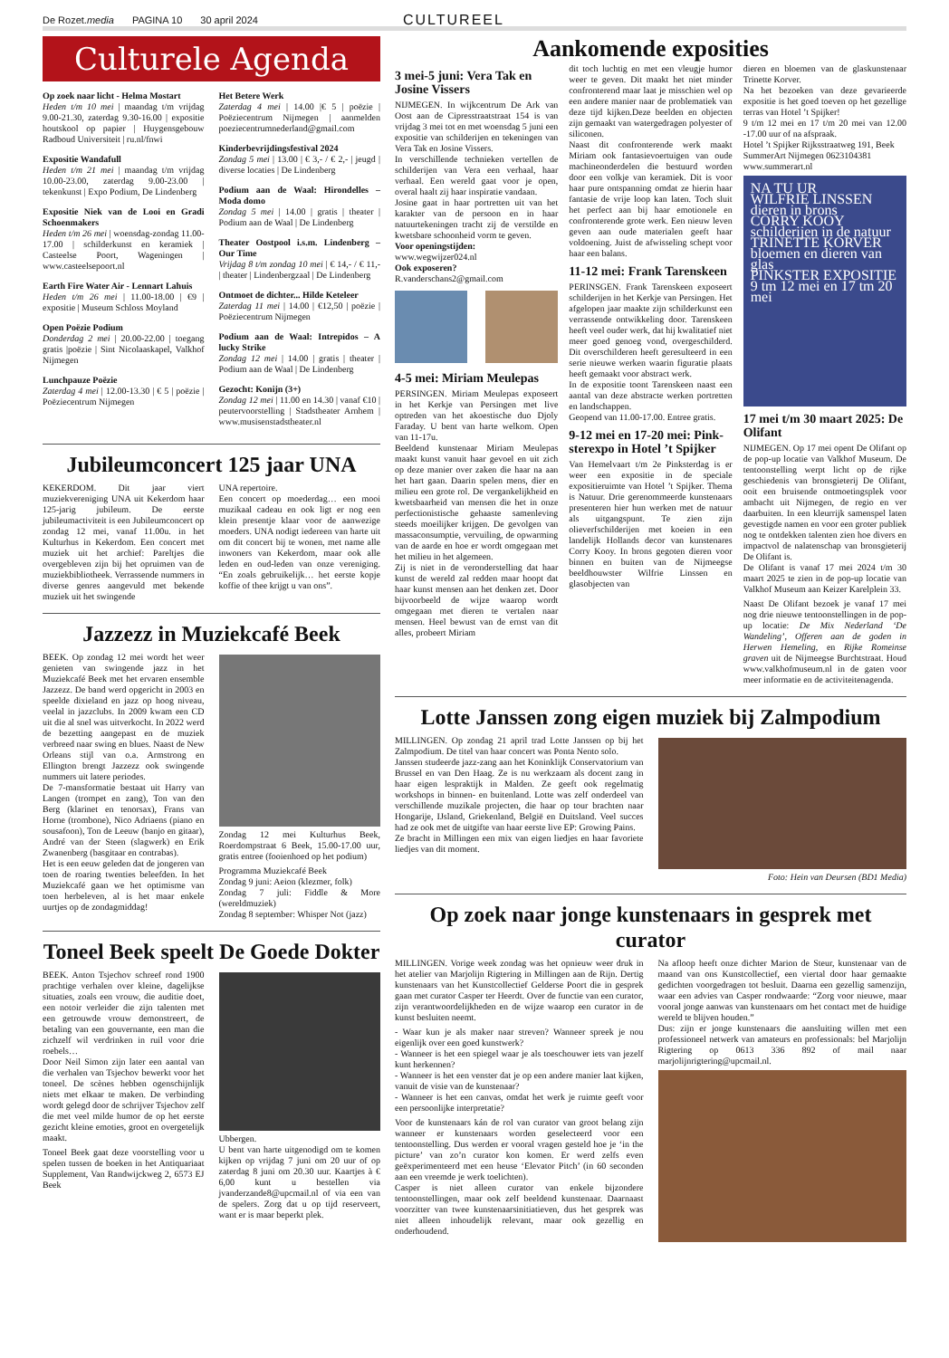De Rozet.media PAGINA 10 30 april 2024 CULTUREEL
Culturele Agenda
Op zoek naar licht - Helma Mostart
Heden t/m 10 mei | maandag t/m vrijdag 9.00-21.30, zaterdag 9.30-16.00 | expositie houtskool op papier | Huygensgebouw Radboud Universiteit | ru.nl/fnwi
Expositie Wandafull
Heden t/m 21 mei | maandag t/m vrijdag 10.00-23.00, zaterdag 9.00-23.00 | tekenkunst | Expo Podium, De Lindenberg
Expositie Niek van de Looi en Gradi Schoenmakers
Heden t/m 26 mei | woensdag-zondag 11.00-17.00 | schilderkunst en keramiek | Casteelse Poort, Wageningen | www.casteelsepoort.nl
Earth Fire Water Air - Lennart Lahuis
Heden t/m 26 mei | 11.00-18.00 | €9 | expositie | Museum Schloss Moyland
Open Poëzie Podium
Donderdag 2 mei | 20.00-22.00 | toegang gratis |poëzie | Sint Nicolaaskapel, Valkhof Nijmegen
Lunchpauze Poëzie
Zaterdag 4 mei | 12.00-13.30 | € 5 | poëzie | Poëziecentrum Nijmegen
Het Betere Werk
Zaterdag 4 mei | 14.00 |€ 5 | poëzie | Poëziecentrum Nijmegen | aanmelden poeziecentrumnederland@gmail.com
Kinderbevrijdingsfestival 2024
Zondag 5 mei | 13.00 | € 3,- / € 2,- | jeugd | diverse locaties | De Lindenberg
Podium aan de Waal: Hirondelles – Moda domo
Zondag 5 mei | 14.00 | gratis | theater | Podium aan de Waal | De Lindenberg
Theater Oostpool i.s.m. Lindenberg – Our Time
Vrijdag 8 t/m zondag 10 mei | € 14,- / € 11,- | theater | Lindenbergzaal | De Lindenberg
Ontmoet de dichter... Hilde Keteleer
Zaterdag 11 mei | 14.00 | €12,50 | poëzie | Poëziecentrum Nijmegen
Podium aan de Waal: Intrepidos – A lucky Strike
Zondag 12 mei | 14.00 | gratis | theater | Podium aan de Waal | De Lindenberg
Gezocht: Konijn (3+)
Zondag 12 mei | 11.00 en 14.30 | vanaf €10 | peutervoorstelling | Stadstheater Arnhem | www.musisenstadstheater.nl
Jubileumconcert 125 jaar UNA
KEKERDOM. Dit jaar viert muziekvereniging UNA uit Kekerdom haar 125-jarig jubileum. De eerste jubileumactiviteit is een Jubileumconcert op zondag 12 mei, vanaf 11.00u. in het Kulturhus in Kekerdom. Een concert met muziek uit het archief: Pareltjes die overgebleven zijn bij het opruimen van de muziekbibliotheek. Verrassende nummers in diverse genres aangevuld met bekende muziek uit het swingende
UNA repertoire.
Een concert op moederdag… een mooi muzikaal cadeau en ook ligt er nog een klein presentje klaar voor de aanwezige moeders. UNA nodigt iedereen van harte uit om dit concert bij te wonen, met name alle inwoners van Kekerdom, maar ook alle leden en oud-leden van onze vereniging. “En zoals gebruikelijk… het eerste kopje koffie of thee krijgt u van ons”.
Jazzezz in Muziekcafé Beek
BEEK. Op zondag 12 mei wordt het weer genieten van swingende jazz in het Muziekcafé Beek met het ervaren ensemble Jazzezz. De band werd opgericht in 2003 en speelde dixieland en jazz op hoog niveau, veelal in jazzclubs. In 2009 kwam een CD uit die al snel was uitverkocht. In 2022 werd de bezetting aangepast en de muziek verbreed naar swing en blues. Naast de New Orleans stijl van o.a. Armstrong en Ellington brengt Jazzezz ook swingende nummers uit latere periodes.
De 7-mansformatie bestaat uit Harry van Langen (trompet en zang), Ton van den Berg (klarinet en tenorsax), Frans van Horne (trombone), Nico Adriaens (piano en sousafoon), Ton de Leeuw (banjo en gitaar), André van der Steen (slagwerk) en Erik Zwanenberg (basgitaar en contrabas).
Het is een eeuw geleden dat de jongeren van toen de roaring twenties beleefden. In het Muziekcafé gaan we het optimisme van toen herbeleven, al is het maar enkele uurtjes op de zondagmiddag!
Zondag 12 mei Kulturhus Beek, Roerdompstraat 6 Beek, 15.00-17.00 uur, gratis entree (fooienhoed op het podium)
Programma Muziekcafé Beek
Zondag 9 juni: Aeion (klezmer, folk)
Zondag 7 juli: Fiddle & More (wereldmuziek)
Zondag 8 september: Whisper Not (jazz)
Toneel Beek speelt De Goede Dokter
BEEK. Anton Tsjechov schreef rond 1900 prachtige verhalen over kleine, dagelijkse situaties, zoals een vrouw, die auditie doet, een notoir verleider die zijn talenten met een getrouwde vrouw demonstreert, de betaling van een gouvernante, een man die zichzelf wil verdrinken in ruil voor drie roebels…
Door Neil Simon zijn later een aantal van die verhalen van Tsjechov bewerkt voor het toneel. De scènes hebben ogenschijnlijk niets met elkaar te maken. De verbinding wordt gelegd door de schrijver Tsjechov zelf die met veel milde humor de op het eerste gezicht kleine emoties, groot en overgetelijk maakt.
Toneel Beek gaat deze voorstelling voor u spelen tussen de boeken in het Antiquariaat Supplement, Van Randwijckweg 2, 6573 EJ Beek
Ubbergen.
U bent van harte uitgenodigd om te komen kijken op vrijdag 7 juni om 20 uur of op zaterdag 8 juni om 20.30 uur. Kaartjes à € 6,00 kunt u bestellen via jvanderzande8@upcmail.nl of via een van de spelers. Zorg dat u op tijd reserveert, want er is maar beperkt plek.
Aankomende exposities
3 mei-5 juni: Vera Tak en Josine Vissers
NIJMEGEN. In wijkcentrum De Ark van Oost aan de Cipresstraatstraat 154 is van vrijdag 3 mei tot en met woensdag 5 juni een expositie van schilderijen en tekeningen van Vera Tak en Josine Vissers.
In verschillende technieken vertellen de schilderijen van Vera een verhaal, haar verhaal. Een wereld gaat voor je open, overal haalt zij haar inspiratie vandaan.
Josine gaat in haar portretten uit van het karakter van de persoon en in haar natuurtekeningen tracht zij de verstilde en kwetsbare schoonheid vorm te geven.
Voor openingstijden:
www.wegwijzer024.nl
Ook exposeren?
R.vanderschans2@gmail.com
4-5 mei: Miriam Meulepas
PERSINGEN. Miriam Meulepas exposeert in het Kerkje van Persingen met live optreden van het akoestische duo Djoly Faraday. U bent van harte welkom. Open van 11-17u.
Beeldend kunstenaar Miriam Meulepas maakt kunst vanuit haar gevoel en uit zich op deze manier over zaken die haar na aan het hart gaan. Daarin spelen mens, dier en milieu een grote rol. De vergankelijkheid en kwetsbaarheid van mensen die het in onze perfectionistische gehaaste samenleving steeds moeilijker krijgen. De gevolgen van massaconsumptie, vervuiling, de opwarming van de aarde en hoe er wordt omgegaan met het milieu in het algemeen.
Zij is niet in de veronderstelling dat haar kunst de wereld zal redden maar hoopt dat haar kunst mensen aan het denken zet. Door bijvoorbeeld de wijze waarop wordt omgegaan met dieren te vertalen naar mensen. Heel bewust van de ernst van dit alles, probeert Miriam
dit toch luchtig en met een vleugje humor weer te geven. Dit maakt het niet minder confronterend maar laat je misschien wel op een andere manier naar de problematiek van deze tijd kijken.Deze beelden en objecten zijn gemaakt van watergedragen polyester of siliconen.
Naast dit confronterende werk maakt Miriam ook fantasievoertuigen van oude machineonderdelen die bestuurd worden door een volkje van keramiek. Dit is voor haar pure ontspanning omdat ze hierin haar fantasie de vrije loop kan laten. Toch sluit het perfect aan bij haar emotionele en confronterende grote werk. Een nieuw leven geven aan oude materialen geeft haar voldoening. Juist de afwisseling schept voor haar een balans.
11-12 mei: Frank Tarenskeen
PERINSGEN. Frank Tarenskeen exposeert schilderijen in het Kerkje van Persingen. Het afgelopen jaar maakte zijn schilderkunst een verrassende ontwikkeling door. Tarenskeen heeft veel ouder werk, dat hij kwalitatief niet meer goed genoeg vond, overgeschilderd. Dit overschilderen heeft geresulteerd in een serie nieuwe werken waarin figuratie plaats heeft gemaakt voor abstract werk.
In de expositie toont Tarenskeen naast een aantal van deze abstracte werken portretten en landschappen.
Geopend van 11.00-17.00. Entree gratis.
9-12 mei en 17-20 mei: Pink-sterexpo in Hotel ’t Spijker
Van Hemelvaart t/m 2e Pinksterdag is er weer een expositie in de speciale expositieruimte van Hotel ’t Spijker. Thema is Natuur. Drie gerenommeerde kunstenaars presenteren hier hun werken met de natuur als uitgangspunt. Te zien zijn olieverfschilderijen met koeien in een landelijk Hollands decor van kunstenares Corry Kooy. In brons gegoten dieren voor binnen en buiten van de Nijmeegse beeldhouwster Wilfrie Linssen en glasobjecten van
dieren en bloemen van de glaskunstenaar Trinette Korver.
Na het bezoeken van deze gevarieerde expositie is het goed toeven op het gezellige terras van Hotel ’t Spijker!
9 t/m 12 mei en 17 t/m 20 mei van 12.00 -17.00 uur of na afspraak.
Hotel ’t Spijker Rijksstraatweg 191, Beek
SummerArt Nijmegen 0623104381
www.summerart.nl
NA TU UR
WILFRIE LINSSEN dieren in brons
CORRY KOOY schilderijen in de natuur
TRINETTE KORVER bloemen en dieren van glas
PINKSTER EXPOSITIE
9 tm 12 mei en 17 tm 20 mei
17 mei t/m 30 maart 2025: De Olifant
NIJMEGEN. Op 17 mei opent De Olifant op de pop-up locatie van Valkhof Museum. De tentoonstelling werpt licht op de rijke geschiedenis van bronsgieterij De Olifant, ooit een bruisende ontmoetingsplek voor ambacht uit Nijmegen, de regio en ver daarbuiten. In een kleurrijk samenspel laten gevestigde namen en voor een groter publiek nog te ontdekken talenten zien hoe divers en impactvol de nalatenschap van bronsgieterij De Olifant is.
De Olifant is vanaf 17 mei 2024 t/m 30 maart 2025 te zien in de pop-up locatie van Valkhof Museum aan Keizer Karelplein 33.
Naast De Olifant bezoek je vanaf 17 mei nog drie nieuwe tentoonstellingen in de pop-up locatie: De Mix Nederland ‘De Wandeling’, Offeren aan de goden in Herwen Hemeling, en Rijke Romeinse graven uit de Nijmeegse Burchtstraat. Houd www.valkhofmuseum.nl in de gaten voor meer informatie en de activiteitenagenda.
Lotte Janssen zong eigen muziek bij Zalmpodium
MILLINGEN. Op zondag 21 april trad Lotte Janssen op bij het Zalmpodium. De titel van haar concert was Ponta Nento solo.
Janssen studeerde jazz-zang aan het Koninklijk Conservatorium van Brussel en van Den Haag. Ze is nu werkzaam als docent zang in haar eigen lespraktijk in Malden. Ze geeft ook regelmatig workshops in binnen- en buitenland. Lotte was zelf onderdeel van verschillende muzikale projecten, die haar op tour brachten naar Hongarije, IJsland, Griekenland, België en Duitsland. Veel succes had ze ook met de uitgifte van haar eerste live EP: Growing Pains.
Ze bracht in Millingen een mix van eigen liedjes en haar favoriete liedjes van dit moment.
Foto: Hein van Deursen (BD1 Media)
Op zoek naar jonge kunstenaars in gesprek met curator
MILLINGEN. Vorige week zondag was het opnieuw weer druk in het atelier van Marjolijn Rigtering in Millingen aan de Rijn. Dertig kunstenaars van het Kunstcollectief Gelderse Poort die in gesprek gaan met curator Casper ter Heerdt. Over de functie van een curator, zijn verantwoordelijkheden en de wijze waarop een curator in de kunst besluiten neemt.
- Waar kun je als maker naar streven? Wanneer spreek je nou eigenlijk over een goed kunstwerk?
- Wanneer is het een spiegel waar je als toeschouwer iets van jezelf kunt herkennen?
- Wanneer is het een venster dat je op een andere manier laat kijken, vanuit de visie van de kunstenaar?
- Wanneer is het een canvas, omdat het werk je ruimte geeft voor een persoonlijke interpretatie?
Voor de kunstenaars kán de rol van curator van groot belang zijn wanneer er kunstenaars worden geselecteerd voor een tentoonstelling. Dus werden er vooral vragen gesteld hoe je ‘in the picture’ van zo’n curator kon komen. Er werd zelfs even geëxperimenteerd met een heuse ‘Elevator Pitch’ (in 60 seconden aan een vreemde je werk toelichten).
Casper is niet alleen curator van enkele bijzondere tentoonstellingen, maar ook zelf beeldend kunstenaar. Daarnaast voorzitter van twee kunstenaarsinitiatieven, dus het gesprek was niet alleen inhoudelijk relevant, maar ook gezellig en onderhoudend.
Na afloop heeft onze dichter Marion de Steur, kunstenaar van de maand van ons Kunstcollectief, een viertal door haar gemaakte gedichten voorgedragen tot besluit. Daarna een gezellig samenzijn, waar een advies van Casper rondwaarde: “Zorg voor nieuwe, maar vooral jonge aanwas van kunstenaars om het contact met de huidige wereld te blijven houden.”
Dus: zijn er jonge kunstenaars die aansluiting willen met een professioneel netwerk van amateurs en professionals: bel Marjolijn Rigtering op 0613 336 892 of mail naar marjolijnrigtering@upcmail.nl.